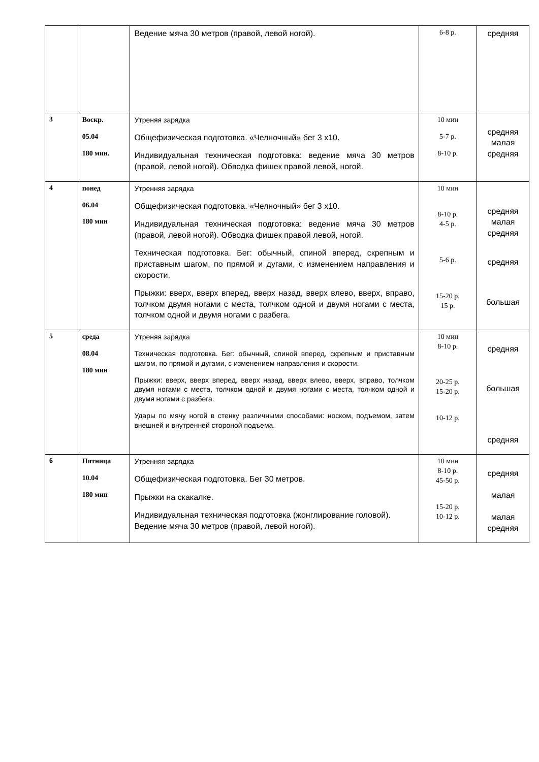| | | Ведение мяча 30 метров (правой, левой ногой). | 6-8 р. | средняя |
| 3 | Воскр. 05.04 180 мин. | Утреняя зарядка Общефизическая подготовка. «Челночный» бег 3 х10. Индивидуальная техническая подготовка: ведение мяча 30 метров (правой, левой ногой). Обводка фишек правой левой, ногой. | 10 мин 5-7 р. 8-10 р. | средняя малая средняя |
| 4 | понед 06.04 180 мин | Утренняя зарядка Общефизическая подготовка. «Челночный» бег 3 х10. Индивидуальная техническая подготовка: ведение мяча 30 метров (правой, левой ногой). Обводка фишек правой левой, ногой. Техническая подготовка. Бег: обычный, спиной вперед, скрепным и приставным шагом, по прямой и дугами, с изменением направления и скорости. Прыжки: вверх, вверх вперед, вверх назад, вверх влево, вверх, вправо, толчком двумя ногами с места, толчком одной и двумя ногами с места, толчком одной и двумя ногами с разбега. | 10 мин 8-10 р. 4-5 р. 5-6 р. 15-20 р. 15 р. | средняя малая средняя средняя большая |
| 5 | среда 08.04 180 мин | Утреняя зарядка Техническая подготовка. Бег: обычный, спиной вперед, скрепным и приставным шагом, по прямой и дугами, с изменением направления и скорости. Прыжки: вверх, вверх вперед, вверх назад, вверх влево, вверх, вправо, толчком двумя ногами с места, толчком одной и двумя ногами с места, толчком одной и двумя ногами с разбега. Удары по мячу ногой в стенку различными способами: носком, подъемом, затем внешней и внутренней стороной подъема. | 10 мин 8-10 р. 20-25 р. 15-20 р. 10-12 р. | средняя большая средняя |
| 6 | Пятница 10.04 180 мин | Утренняя зарядка Общефизическая подготовка. Бег 30 метров. Прыжки на скакалке. Индивидуальная техническая подготовка (жонглирование головой). Ведение мяча 30 метров (правой, левой ногой). | 10 мин 8-10 р. 45-50 р. 15-20 р. 10-12 р. | средняя малая малая средняя |